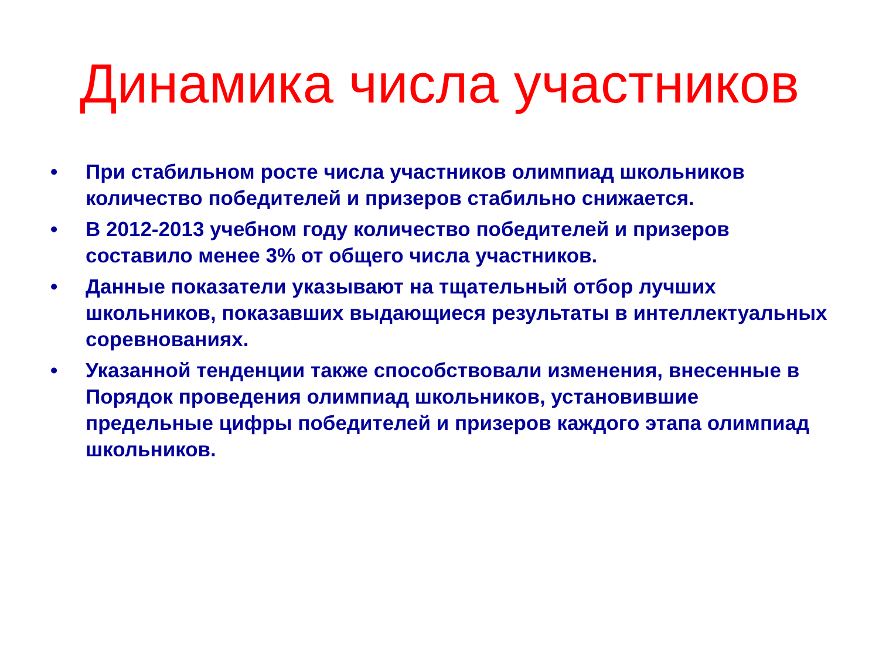Динамика числа участников
• При стабильном росте числа участников олимпиад школьников количество победителей и призеров стабильно снижается.
• В 2012-2013 учебном году количество победителей и призеров составило менее 3% от общего числа участников.
• Данные показатели указывают на тщательный отбор лучших школьников, показавших выдающиеся результаты в интеллектуальных соревнованиях.
• Указанной тенденции также способствовали изменения, внесенные в Порядок проведения олимпиад школьников, установившие предельные цифры победителей и призеров каждого этапа олимпиад школьников.